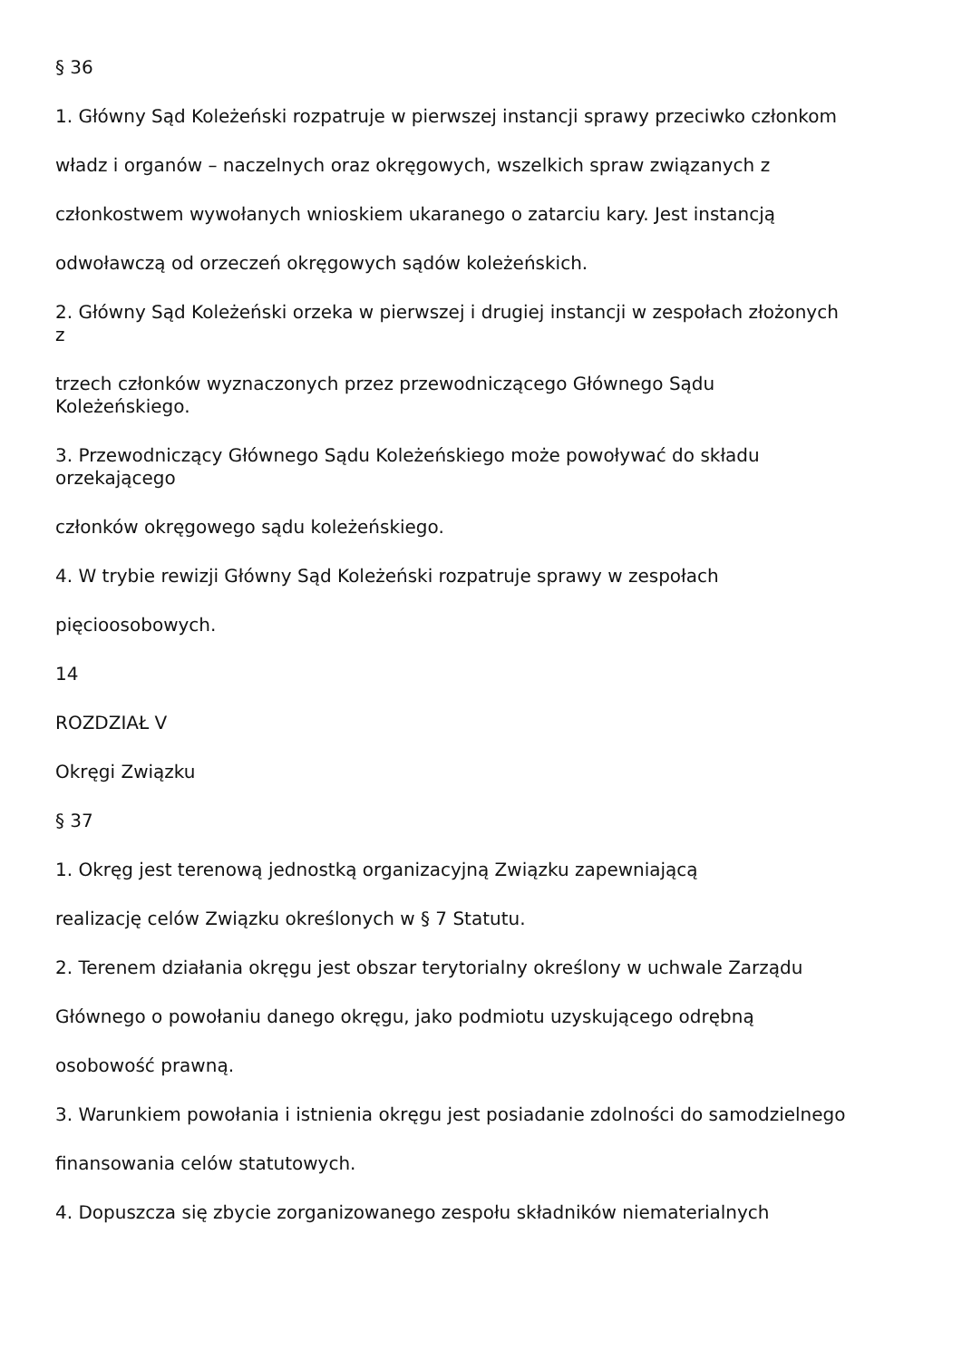§ 36
1. Główny Sąd Koleżeński rozpatruje w pierwszej instancji sprawy przeciwko członkom
władz i organów – naczelnych oraz okręgowych, wszelkich spraw związanych z
członkostwem wywołanych wnioskiem ukaranego o zatarciu kary. Jest instancją
odwoławczą od orzeczeń okręgowych sądów koleżeńskich.
2. Główny Sąd Koleżeński orzeka w pierwszej i drugiej instancji w zespołach złożonych
z
trzech członków wyznaczonych przez przewodniczącego Głównego Sądu
Koleżeńskiego.
3. Przewodniczący Głównego Sądu Koleżeńskiego może powoływać do składu
orzekającego
członków okręgowego sądu koleżeńskiego.
4. W trybie rewizji Główny Sąd Koleżeński rozpatruje sprawy w zespołach
pięcioosobowych.
14
ROZDZIAŁ V
Okręgi Związku
§ 37
1. Okręg jest terenową jednostką organizacyjną Związku zapewniającą
realizację celów Związku określonych w § 7 Statutu.
2. Terenem działania okręgu jest obszar terytorialny określony w uchwale Zarządu
Głównego o powołaniu danego okręgu, jako podmiotu uzyskującego odrębną
osobowość prawną.
3. Warunkiem powołania i istnienia okręgu jest posiadanie zdolności do samodzielnego
finansowania celów statutowych.
4. Dopuszcza się zbycie zorganizowanego zespołu składników niematerialnych